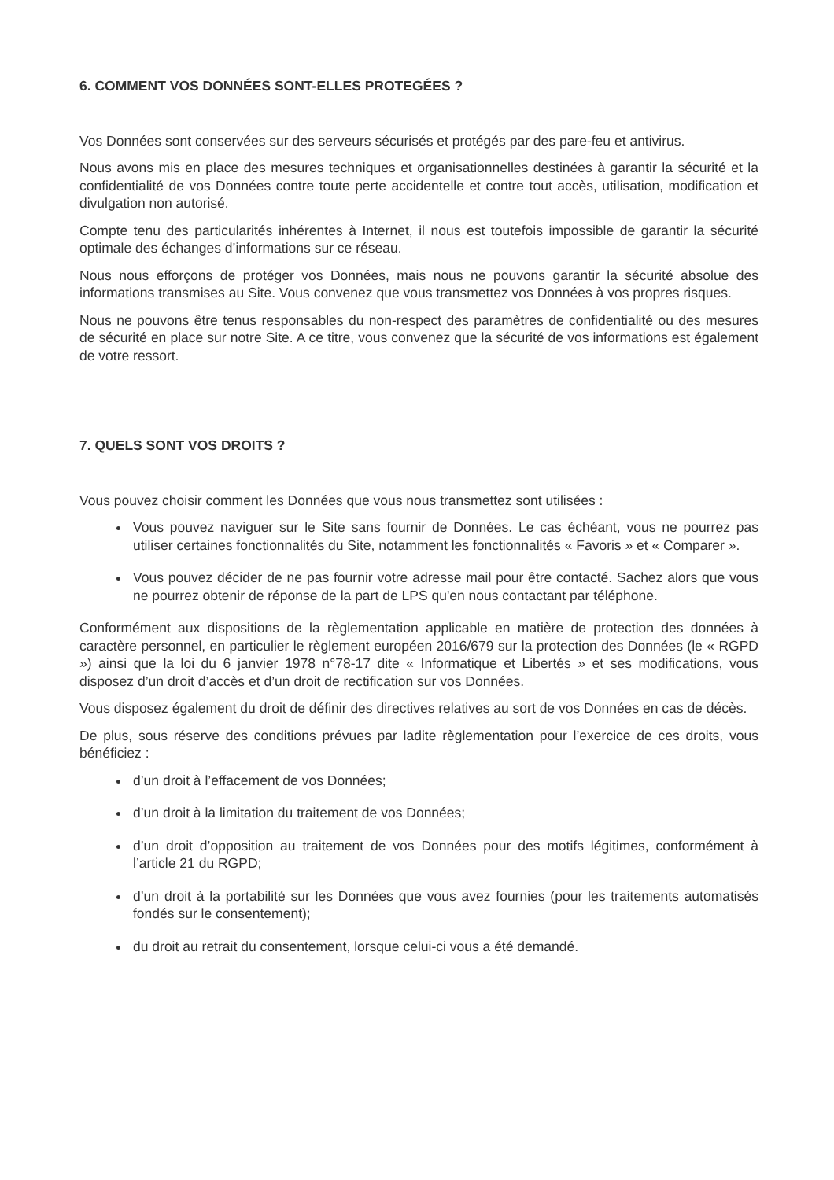6. COMMENT VOS DONNÉES SONT-ELLES PROTEGÉES ?
Vos Données sont conservées sur des serveurs sécurisés et protégés par des pare-feu et antivirus.
Nous avons mis en place des mesures techniques et organisationnelles destinées à garantir la sécurité et la confidentialité de vos Données contre toute perte accidentelle et contre tout accès, utilisation, modification et divulgation non autorisé.
Compte tenu des particularités inhérentes à Internet, il nous est toutefois impossible de garantir la sécurité optimale des échanges d’informations sur ce réseau.
Nous nous efforçons de protéger vos Données, mais nous ne pouvons garantir la sécurité absolue des informations transmises au Site. Vous convenez que vous transmettez vos Données à vos propres risques.
Nous ne pouvons être tenus responsables du non-respect des paramètres de confidentialité ou des mesures de sécurité en place sur notre Site. A ce titre, vous convenez que la sécurité de vos informations est également de votre ressort.
7. QUELS SONT VOS DROITS ?
Vous pouvez choisir comment les Données que vous nous transmettez sont utilisées :
Vous pouvez naviguer sur le Site sans fournir de Données. Le cas échéant, vous ne pourrez pas utiliser certaines fonctionnalités du Site, notamment les fonctionnalités « Favoris » et « Comparer ».
Vous pouvez décider de ne pas fournir votre adresse mail pour être contacté. Sachez alors que vous ne pourrez obtenir de réponse de la part de LPS qu'en nous contactant par téléphone.
Conformément aux dispositions de la règlementation applicable en matière de protection des données à caractère personnel, en particulier le règlement européen 2016/679 sur la protection des Données (le « RGPD ») ainsi que la loi du 6 janvier 1978 n°78-17 dite « Informatique et Libertés » et ses modifications, vous disposez d’un droit d’accès et d’un droit de rectification sur vos Données.
Vous disposez également du droit de définir des directives relatives au sort de vos Données en cas de décès.
De plus, sous réserve des conditions prévues par ladite règlementation pour l’exercice de ces droits, vous bénéficiez :
d’un droit à l’effacement de vos Données;
d’un droit à la limitation du traitement de vos Données;
d’un droit d’opposition au traitement de vos Données pour des motifs légitimes, conformément à l’article 21 du RGPD;
d’un droit à la portabilité sur les Données que vous avez fournies (pour les traitements automatisés fondés sur le consentement);
du droit au retrait du consentement, lorsque celui-ci vous a été demandé.